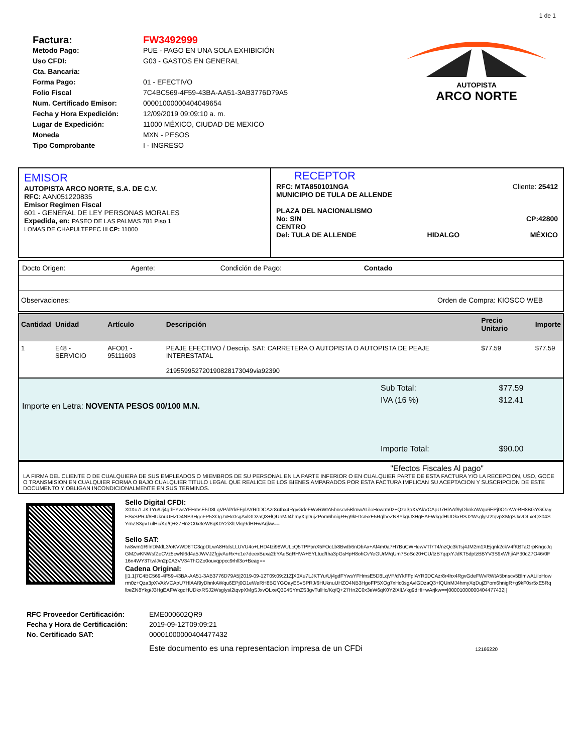1 de 1
| Factura: | FW3492999 |
| Metodo Pago: | PUE - PAGO EN UNA SOLA EXHIBICIÓN |
| Uso CFDI: | G03 - GASTOS EN GENERAL |
| Cta. Bancaria: | |
| Forma Pago: | 01 - EFECTIVO |
| Folio Fiscal | 7C4BC569-4F59-43BA-AA51-3AB3776D79A5 |
| Num. Certificado Emisor: | 00001000000404049654 |
| Fecha y Hora Expedición: | 12/09/2019 09:09:10 a. m. |
| Lugar de Expedición: | 11000 MÉXICO, CIUDAD DE MEXICO |
| Moneda | MXN - PESOS |
| Tipo Comprobante | I - INGRESO |
AUTOPISTA
ARCO NORTE
EMISOR
AUTOPISTA ARCO NORTE, S.A. DE C.V.
RFC: AAN051220835
Emisor Regimen Fiscal
601 - GENERAL DE LEY PERSONAS MORALES
Expedida, en: PASEO DE LAS PALMAS 781 Piso 1
LOMAS DE CHAPULTEPEC III CP: 11000
RECEPTOR
RFC: MTA850101NGA
MUNICIPIO DE TULA DE ALLENDE Cliente: 25412
PLAZA DEL NACIONALISMO
No: S/N
CENTRO CP:42800
Del: TULA DE ALLENDE HIDALGO MÉXICO
Docto Origen: Agente: Condición de Pago: Contado
Observaciones: Orden de Compra: KIOSCO WEB
| Cantidad | Unidad | Artículo | Descripción | Precio Unitario | Importe |
| --- | --- | --- | --- | --- | --- |
| 1 | E48 - SERVICIO | AFO01 - 95111603 | PEAJE EFECTIVO / Descrip. SAT: CARRETERA O AUTOPISTA O AUTOPISTA DE PEAJE INTERESTATAL 21955995272019082817304​9via92390 | $77.59 | $77.59 |
Importe en Letra: NOVENTA PESOS 00/100 M.N.
| Sub Total: | $77.59 |
| IVA (16 %) | $12.41 |
| Importe Total: | $90.00 |
"Efectos Fiscales Al pago"
LA FIRMA DEL CLIENTE O DE CUALQUIERA DE SUS EMPLEADOS O MIEMBROS DE SU PERSONAL EN LA PARTE INFERIOR O EN CUALQUIER PARTE DE ESTA FACTURA Y/O LA RECEPCION, USO, GOCE O TRANSMISION EN CUALQUIER FORMA O BAJO CUALQUIER TITULO LEGAL QUE REALICE DE LOS BIENES AMPARADOS POR ESTA FACTURA IMPLICAN SU ACEPTACION Y SUSCRIPCION DE ESTE DOCUMENTO Y OBLIGAN INCONDICIONALMENTE EN SUS TERMINOS.
Sello Digital CFDI:
X0Xu7LJKTYu/Uj4gdFYwsYFHmsE5D8LqVP/dYkFFplAYR0DCAzr8r4hx4RgvGdeFWvRWtA5bnscv5BlmwALiloHowrm0z+Qza3pXVAkVCApU7HlAAf9yDhnkAWqu6EPj0O1eWeRH8BGYGOayESvSPRJ/6HUknuUHZO4NB3HgoFP5XOg7xHc0sgAvlGDzaQ3+lQUnMJ4hmyXqDujZPom6hnigR+g9kF0sr5xE5RqlbeZN8Ykg/J3HgEAFWkgdHUDkxRSJ2WsglysI2tqvpXMgSJxvOLxeQ304SYmZS3gvTulHc/Kq/Q+27Hn2C0x3eW6qK0Y2iXlLVkg9dHI+wArjkw==
Sello SAT:
Iw8wm1RIlnDMdL3/oKVWD6TC3qpDLwA8HtdsLLUVU4o+LHD4Izi98WULcQ5TPPpnX5FOcLb8Bwtb6nObAx+Af4m0a7H7BuCWHewVTl7T4/nzQc3kTsj4JM2m1XEjqnk2ckV4fKBTaGrpKngcJqGMZwKNWsfZeCVz5cwNl6d4a5JWVJZfgjvAuRx+c1e7deexBuxa2bYAeSqRHVA+EYLtud/tha3pGsHpH8ohCvYeGUrM/qUm7SoSc20+CU/tzB7qqxYJdKT5dptzBBYV3S9xWhjiAP30cZ7O46/0F16n4WY3TtwlJ/n2p0A3VV34ThOZo0ouvqppcc9rhll3o+Beag==
Cadena Original:
||1.1|7C4BC569-4F59-43BA-AA51-3AB3776D79A5|2019-09-12T09:09:21Z|X0Xu7LJKTYu/Uj4gdFYwsYFHmsE5D8LqVP/dYkFFplAYR0DCAzr8r4hx4RgvGdeFWvRWtA5bnscv5BlmwALiloHowrm0z+Qza3pXVAkVCApU7HlAAf9yDhnkAWqu6EPj0O1eWeRH8BGYGOayESvSPRJ/6HUknuUHZO4NB3HgoFP5XOg7xHc0sgAvlGDzaQ3+lQUnMJ4hmyXqDujZPom6hnigR+g9kF0sr5xE5RqlbeZN8Ykg/J3HgEAFWkgdHUDkxRSJ2WsglysI2tqvpXMgSJxvOLxeQ304SYmZS3gvTulHc/Kq/Q+27Hn2C0x3eW6qK0Y2iXlLVkg9dHI+wArjkw==|00001000000404477432||
| RFC Proveedor Certificación: | EME000602QR9 |
| Fecha y Hora de Certificación: | 2019-09-12T09:09:21 |
| No. Certificado SAT: | 00001000000404477432 |
| | Este documento es una representacion impresa de un CFDi 12166220 |